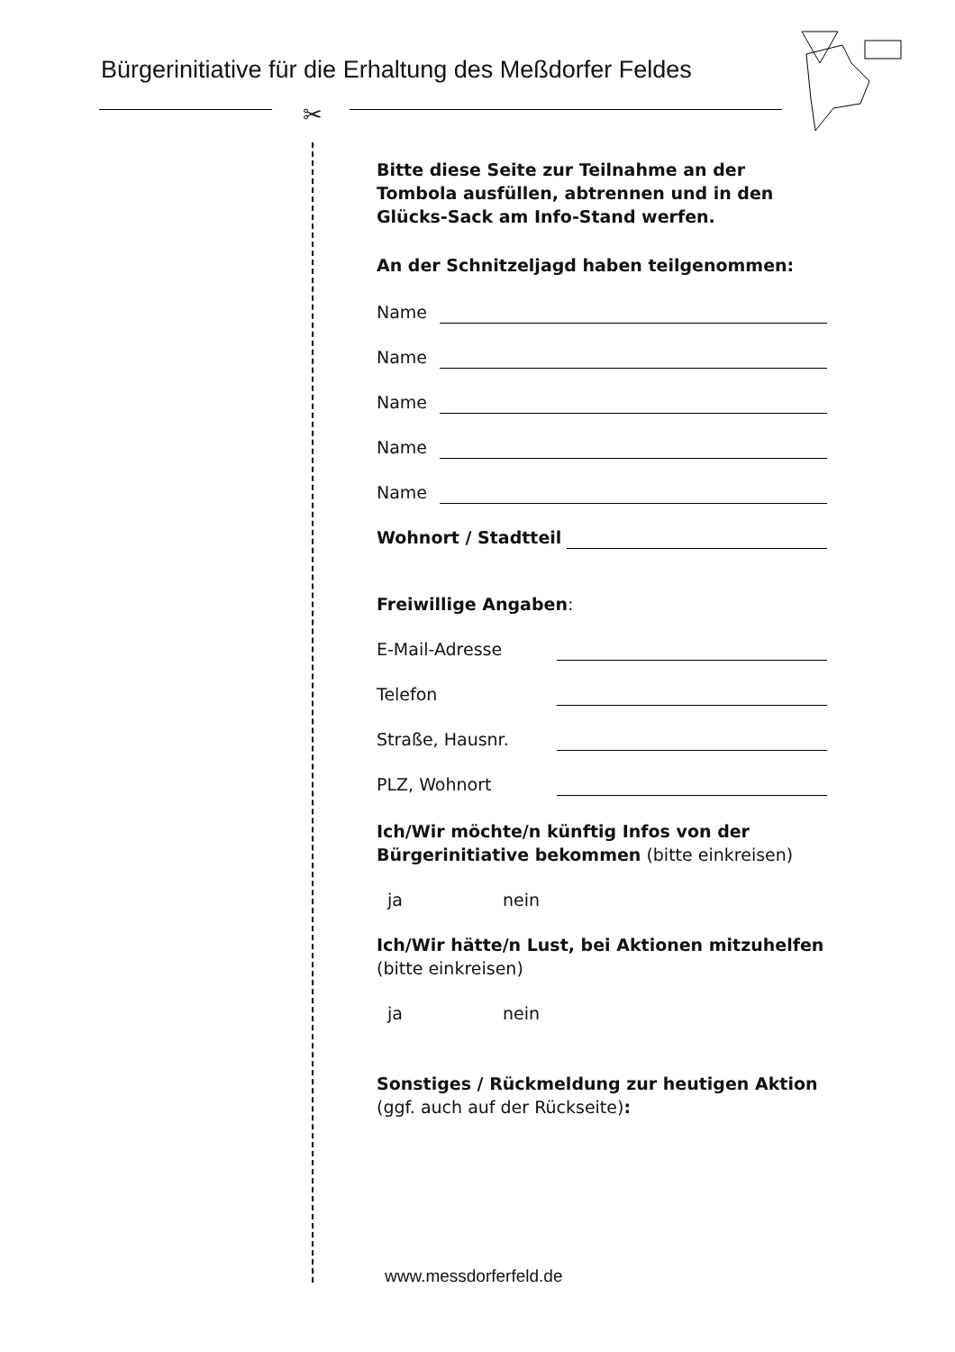Bürgerinitiative für die Erhaltung des Meßdorfer Feldes
✂
Bitte diese Seite zur Teilnahme an der Tombola ausfüllen, abtrennen und in den Glücks-Sack am Info-Stand werfen.
An der Schnitzeljagd haben teilgenommen:
Name
Name
Name
Name
Name
Wohnort / Stadtteil
Freiwillige Angaben:
E-Mail-Adresse
Telefon
Straße, Hausnr.
PLZ, Wohnort
Ich/Wir möchte/n künftig Infos von der Bürgerinitiative bekommen (bitte einkreisen)
ja nein
Ich/Wir hätte/n Lust, bei Aktionen mitzuhelfen (bitte einkreisen)
ja nein
Sonstiges / Rückmeldung zur heutigen Aktion (ggf. auch auf der Rückseite):
www.messdorferfeld.de